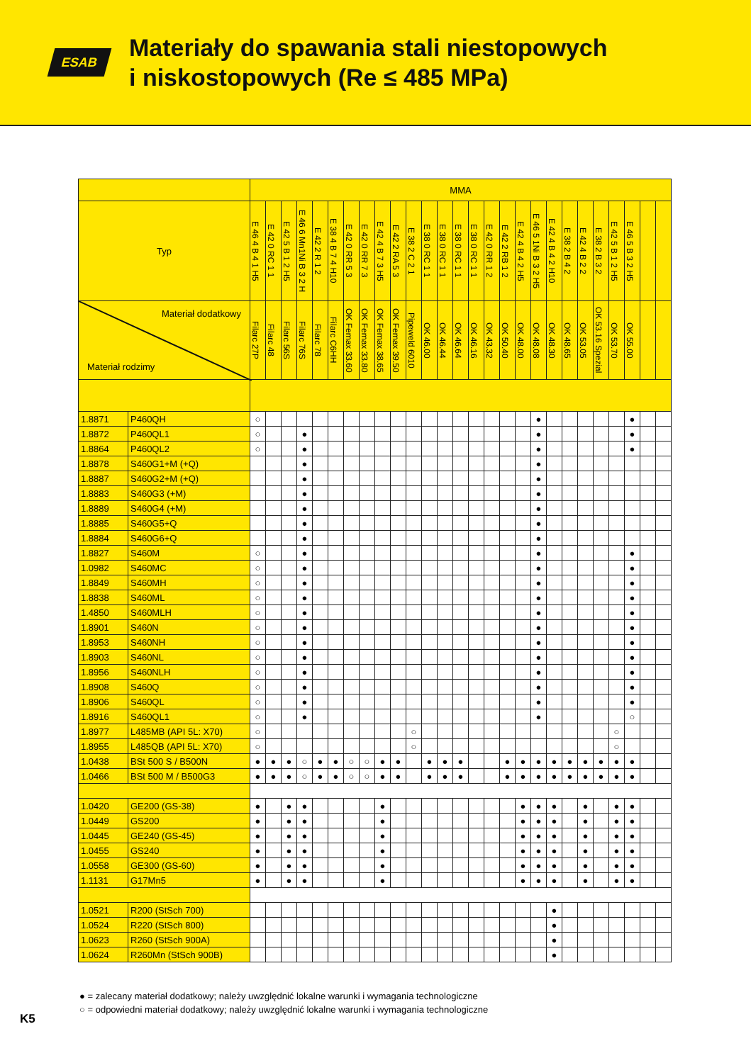ESAB
Materiały do spawania stali niestopowych
i niskostopowych (Re ≤ 485 MPa)
| | | MMA | | | | | | | | | | | | | | | | | | | | | | | | | | |
| --- | --- | --- | --- | --- | --- | --- | --- | --- | --- | --- | --- | --- | --- | --- | --- | --- | --- | --- | --- | --- | --- | --- | --- | --- | --- | --- | --- | --- |
| Typ | | E 46 4 B 4 1 H5 | E 42 0 RC 1 1 | E 42 5 B 1 2 H5 | E 46 6 Mn1Ni B 3 2 H | E 42 2 R 1 2 | E 38 4 B 7 4 H10 | E 42 0 RR 5 3 | E 42 0 RR 7 3 | E 42 4 B 7 3 H5 | E 42 2 RA 5 3 | E 38 2 C 2 1 | E 38 0 RC 1 1 | E 38 0 RC 1 1 | E 38 0 RC 1 1 | E 38 0 RC 1 1 | E 42 0 RR 1 2 | E 42 2 RB 1 2 | E 42 4 B 4 2 H5 | E 46 5 1Ni B 3 2 H5 | E 42 4 B 4 2 H10 | E 38 2 B 4 2 | E 42 4 B 2 2 | E 38 2 B 3 2 | E 42 5 B 1 2 H5 | E 46 5 B 3 2 H5 | | |
| Materiał dodatkowy Materiał rodzimy | | Filarc 27P | Filarc 48 | Filarc 56S | Filarc 76S | Filarc 78 | Filarc C6HH | OK Femax 33.60 | OK Femax 33.80 | OK Femax 38.65 | OK Femax 39.50 | Pipeweld 6010 | OK 46.00 | OK 46.44 | OK 46.64 | OK 46.16 | OK 43.32 | OK 50.40 | OK 48.00 | OK 48.08 | OK 48.30 | OK 48.65 | OK 53.05 | OK 53.16 Spezial | OK 53.70 | OK 55.00 | | |
| 1.8871 | P460QH | ○ | | | | | | | | | | | | | | | | | | ● | | | | | | ● | | |
| 1.8872 | P460QL1 | ○ | | | ● | | | | | | | | | | | | | | | ● | | | | | | ● | | |
| 1.8864 | P460QL2 | ○ | | | ● | | | | | | | | | | | | | | | ● | | | | | | ● | | |
| 1.8878 | S460G1+M (+Q) | | | | ● | | | | | | | | | | | | | | | ● | | | | | | | | |
| 1.8887 | S460G2+M (+Q) | | | | ● | | | | | | | | | | | | | | | ● | | | | | | | | |
| 1.8883 | S460G3 (+M) | | | | ● | | | | | | | | | | | | | | | ● | | | | | | | | |
| 1.8889 | S460G4 (+M) | | | | ● | | | | | | | | | | | | | | | ● | | | | | | | | |
| 1.8885 | S460G5+Q | | | | ● | | | | | | | | | | | | | | | ● | | | | | | | | |
| 1.8884 | S460G6+Q | | | | ● | | | | | | | | | | | | | | | ● | | | | | | | | |
| 1.8827 | S460M | ○ | | | ● | | | | | | | | | | | | | | | ● | | | | | | ● | | |
| 1.0982 | S460MC | ○ | | | ● | | | | | | | | | | | | | | | ● | | | | | | ● | | |
| 1.8849 | S460MH | ○ | | | ● | | | | | | | | | | | | | | | ● | | | | | | ● | | |
| 1.8838 | S460ML | ○ | | | ● | | | | | | | | | | | | | | | ● | | | | | | ● | | |
| 1.4850 | S460MLH | ○ | | | ● | | | | | | | | | | | | | | | ● | | | | | | ● | | |
| 1.8901 | S460N | ○ | | | ● | | | | | | | | | | | | | | | ● | | | | | | ● | | |
| 1.8953 | S460NH | ○ | | | ● | | | | | | | | | | | | | | | ● | | | | | | ● | | |
| 1.8903 | S460NL | ○ | | | ● | | | | | | | | | | | | | | | ● | | | | | | ● | | |
| 1.8956 | S460NLH | ○ | | | ● | | | | | | | | | | | | | | | ● | | | | | | ● | | |
| 1.8908 | S460Q | ○ | | | ● | | | | | | | | | | | | | | | ● | | | | | | ● | | |
| 1.8906 | S460QL | ○ | | | ● | | | | | | | | | | | | | | | ● | | | | | | ● | | |
| 1.8916 | S460QL1 | ○ | | | ● | | | | | | | | | | | | | | | ● | | | | | | ○ | | |
| 1.8977 | L485MB (API 5L: X70) | ○ | | | | | | | | | | ○ | | | | | | | | | | | | | ○ | | | |
| 1.8955 | L485QB (API 5L: X70) | ○ | | | | | | | | | | ○ | | | | | | | | | | | | | ○ | | | |
| 1.0438 | BSt 500 S / B500N | ● | ● | ● | ○ | ● | ● | ○ | ○ | ● | ● | | ● | ● | ● | | | ● | ● | ● | ● | ● | ● | ● | ● | ● | | |
| 1.0466 | BSt 500 M / B500G3 | ● | ● | ● | ○ | ● | ● | ○ | ○ | ● | ● | | ● | ● | ● | | | ● | ● | ● | ● | ● | ● | ● | ● | ● | | |
| 1.0420 | GE200 (GS-38) | ● | | ● | ● | | | | | ● | | | | | | | | | ● | ● | ● | | ● | | ● | ● | | |
| 1.0449 | GS200 | ● | | ● | ● | | | | | ● | | | | | | | | | ● | ● | ● | | ● | | ● | ● | | |
| 1.0445 | GE240 (GS-45) | ● | | ● | ● | | | | | ● | | | | | | | | | ● | ● | ● | | ● | | ● | ● | | |
| 1.0455 | GS240 | ● | | ● | ● | | | | | ● | | | | | | | | | ● | ● | ● | | ● | | ● | ● | | |
| 1.0558 | GE300 (GS-60) | ● | | ● | ● | | | | | ● | | | | | | | | | ● | ● | ● | | ● | | ● | ● | | |
| 1.1131 | G17Mn5 | ● | | ● | ● | | | | | ● | | | | | | | | | ● | ● | ● | | ● | | ● | ● | | |
| 1.0521 | R200 (StSch 700) | | | | | | | | | | | | | | | | | | | | ● | | | | | | | |
| 1.0524 | R220 (StSch 800) | | | | | | | | | | | | | | | | | | | | ● | | | | | | | |
| 1.0623 | R260 (StSch 900A) | | | | | | | | | | | | | | | | | | | | ● | | | | | | | |
| 1.0624 | R260Mn (StSch 900B) | | | | | | | | | | | | | | | | | | | | ● | | | | | | | |
● = zalecany materiał dodatkowy; należy uwzględnić lokalne warunki i wymagania technologiczne
○ = odpowiedni materiał dodatkowy; należy uwzględnić lokalne warunki i wymagania technologiczne
K5